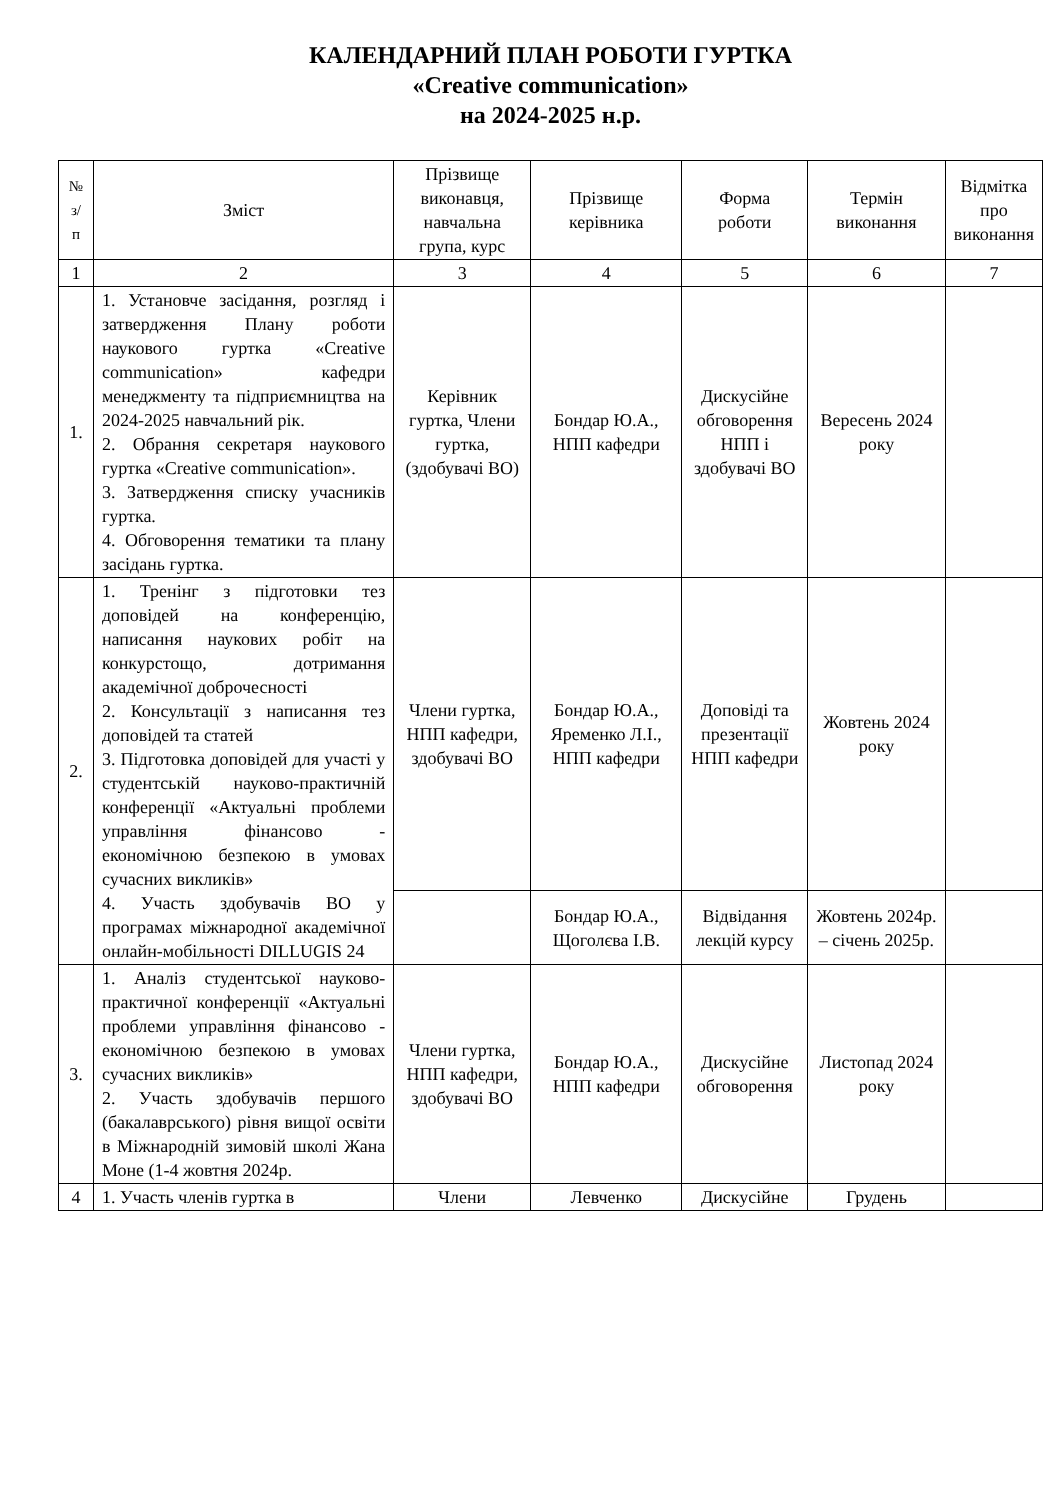КАЛЕНДАРНИЙ ПЛАН РОБОТИ ГУРТКА
«Creative communication»
на 2024-2025 н.р.
| № з/п | Зміст | Прізвище виконавця, навчальна група, курс | Прізвище керівника | Форма роботи | Термін виконання | Відмітка про виконання |
| --- | --- | --- | --- | --- | --- | --- |
| 1 | 2 | 3 | 4 | 5 | 6 | 7 |
| 1. | 1. Установче засідання, розгляд і затвердження Плану роботи наукового гуртка «Creative communication» кафедри менеджменту та підприємництва на 2024-2025 навчальний рік. 2. Обрання секретаря наукового гуртка «Creative communication». 3. Затвердження списку учасників гуртка. 4. Обговорення тематики та плану засідань гуртка. | Керівник гуртка, Члени гуртка, (здобувачі ВО) | Бондар Ю.А., НПП кафедри | Дискусійне обговорення НПП і здобувачі ВО | Вересень 2024 року | |
| 2. | 1. Тренінг з підготовки тез доповідей на конференцію, написання наукових робіт на конкурстощо, дотримання академічної доброчесності 2. Консультації з написання тез доповідей та статей 3. Підготовка доповідей для участі у студентській науково-практичній конференції «Актуальні проблеми управління фінансово - економічною безпекою в умовах сучасних викликів» 4. Участь здобувачів ВО у програмах міжнародної академічної онлайн-мобільності DILLUGIS 24 | Члени гуртка, НПП кафедри, здобувачі ВО | Бондар Ю.А., Яременко Л.І., НПП кафедри | Доповіді та презентації НПП кафедри | Жовтень 2024 року | |
| | | | Бондар Ю.А., Щоголєва І.В. | Відвідання лекцій курсу | Жовтень 2024р. – січень 2025р. | |
| 3. | 1. Аналіз студентської науково-практичної конференції «Актуальні проблеми управління фінансово - економічною безпекою в умовах сучасних викликів» 2. Участь здобувачів першого (бакалаврського) рівня вищої освіти в Міжнародній зимовій школі Жана Моне (1-4 жовтня 2024р. | Члени гуртка, НПП кафедри, здобувачі ВО | Бондар Ю.А., НПП кафедри | Дискусійне обговорення | Листопад 2024 року | |
| 4 | 1. Участь членів гуртка в | Члени | Левченко | Дискусійне | Грудень | |